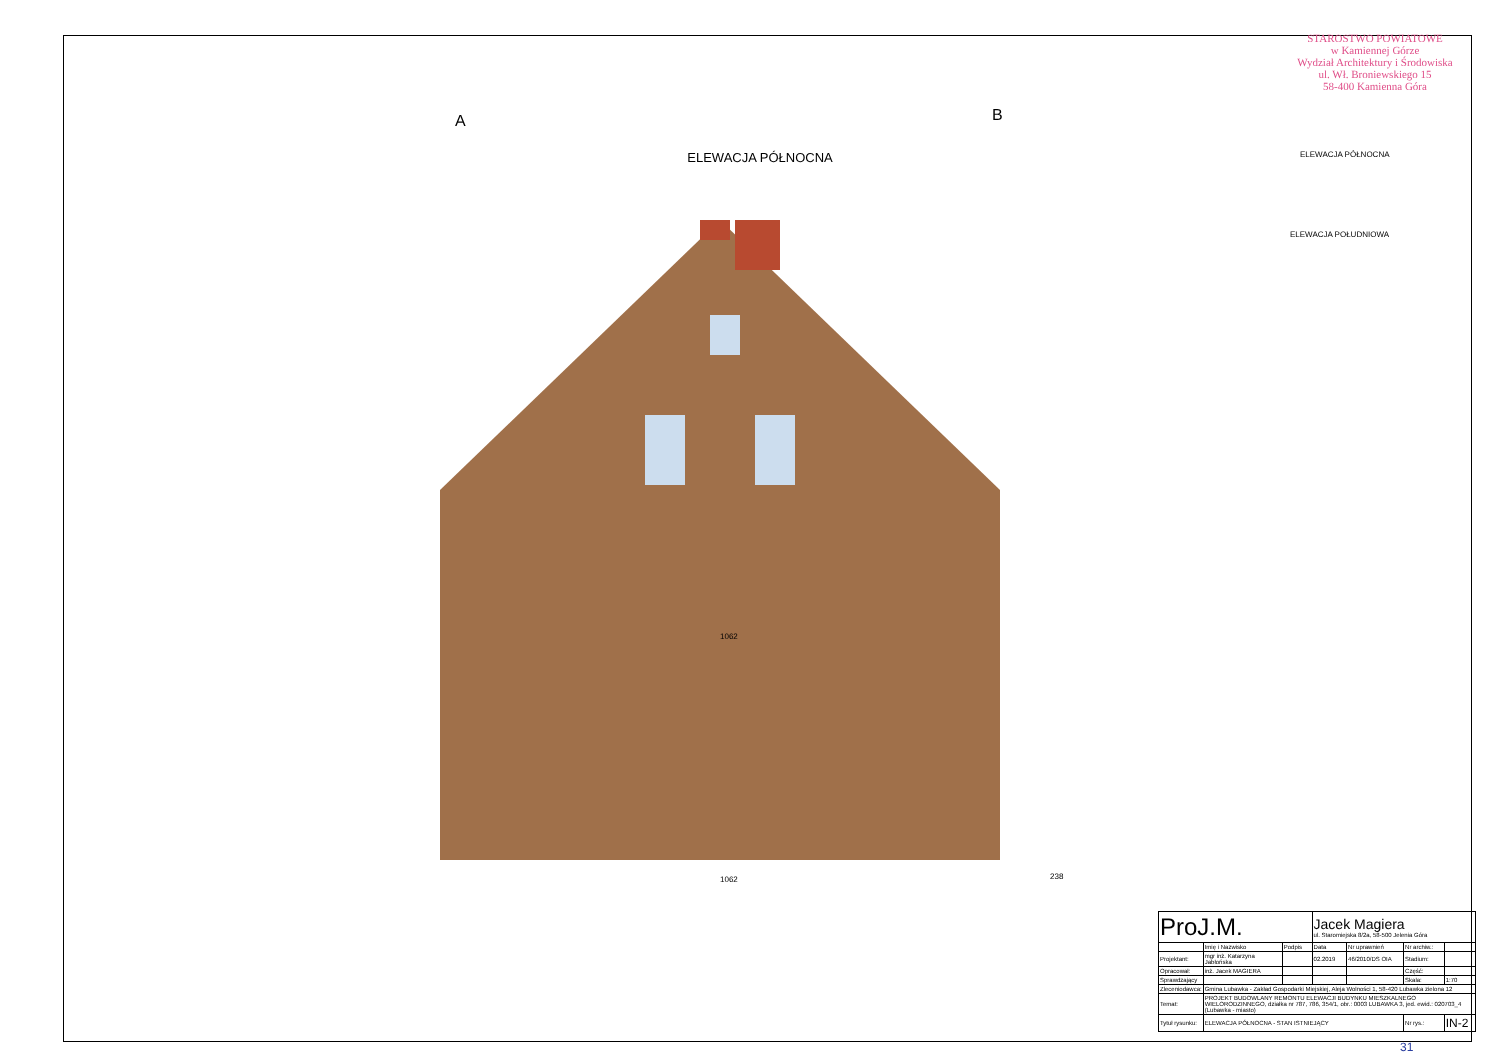STAROSTWO POWIATOWE
w Kamiennej Górze
Wydział Architektury i Środowiska
ul. Wł. Broniewskiego 15
58-400 Kamienna Góra
A B
ELEWACJA PÓŁNOCNA
1062
1062 238
ELEWACJA PÓŁNOCNA
ELEWACJA POŁUDNIOWA
| ProJ.M. | | | Jacek Magiera ul. Staromiejska 8/2a, 58-500 Jelenia Góra | | | |
| | Imię i Nazwisko | Podpis | Data | Nr uprawnień | Nr archiw.: | |
| Projektant: | mgr inż. Katarzyna Jabłońska | | 02.2019 | 46/2010/DS OIA | Stadium: | |
| Opracował: | inż. Jacek MAGIERA | | | | Część: | |
| Sprawdzający | | | | | Skala: | 1:70 |
| Zleceniodawca: | Gmina Lubawka - Zakład Gospodarki Miejskiej, Aleja Wolności 1, 58-420 Lubawka zielona 12 | | | | | |
| Temat: | PROJEKT BUDOWLANY REMONTU ELEWACJI BUDYNKU MIESZKALNEGO WIELORODZINNEGO, działka nr 787, 786, 354/1, obr.: 0003 LUBAWKA 3, jed. ewid.: 020703_4 (Lubawka - miasto) | | | | | |
| Tytuł rysunku: | ELEWACJA PÓŁNOCNA - STAN ISTNIEJĄCY | | | | Nr rys.: | IN-2 |
31